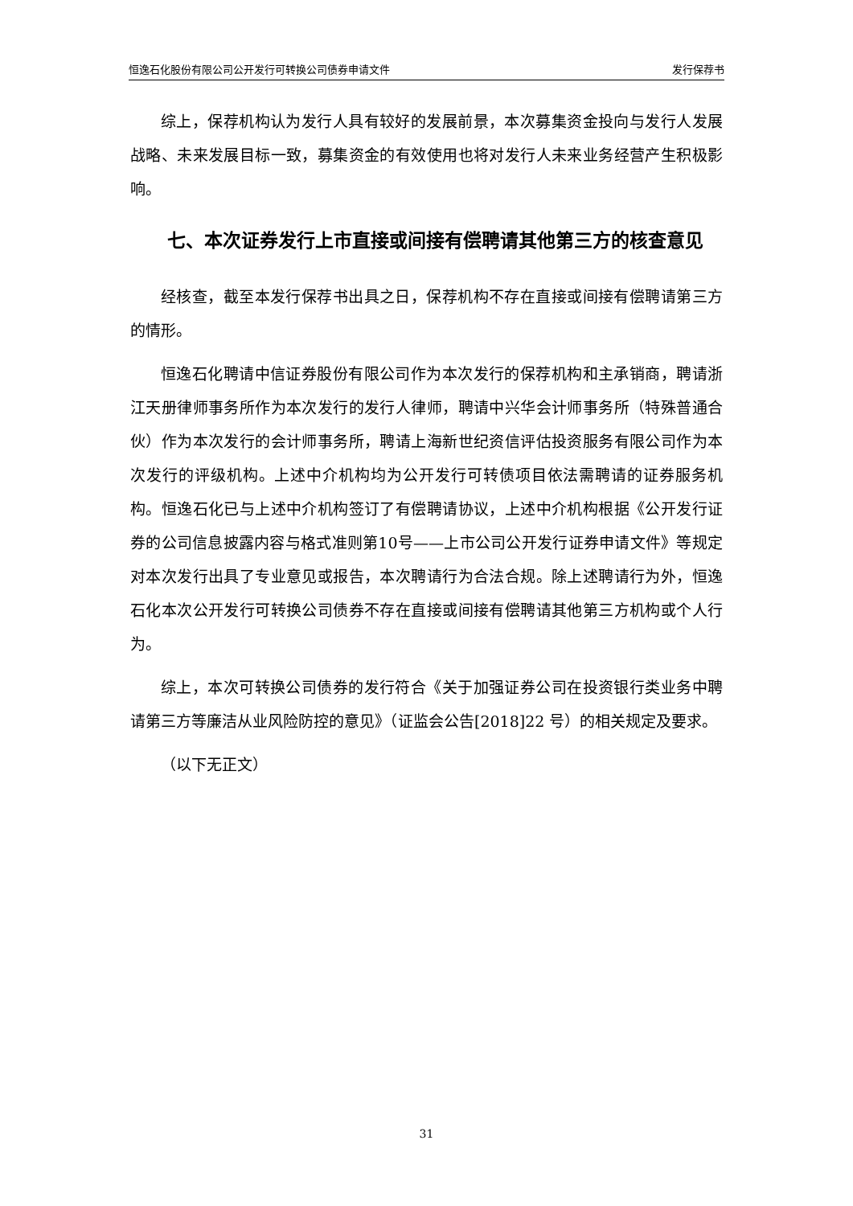恒逸石化股份有限公司公开发行可转换公司债券申请文件 发行保荐书
综上，保荐机构认为发行人具有较好的发展前景，本次募集资金投向与发行人发展战略、未来发展目标一致，募集资金的有效使用也将对发行人未来业务经营产生积极影响。
七、本次证券发行上市直接或间接有偿聘请其他第三方的核查意见
经核查，截至本发行保荐书出具之日，保荐机构不存在直接或间接有偿聘请第三方的情形。
恒逸石化聘请中信证券股份有限公司作为本次发行的保荐机构和主承销商，聘请浙江天册律师事务所作为本次发行的发行人律师，聘请中兴华会计师事务所（特殊普通合伙）作为本次发行的会计师事务所，聘请上海新世纪资信评估投资服务有限公司作为本次发行的评级机构。上述中介机构均为公开发行可转债项目依法需聘请的证券服务机构。恒逸石化已与上述中介机构签订了有偿聘请协议，上述中介机构根据《公开发行证券的公司信息披露内容与格式准则第10号——上市公司公开发行证券申请文件》等规定对本次发行出具了专业意见或报告，本次聘请行为合法合规。除上述聘请行为外，恒逸石化本次公开发行可转换公司债券不存在直接或间接有偿聘请其他第三方机构或个人行为。
综上，本次可转换公司债券的发行符合《关于加强证券公司在投资银行类业务中聘请第三方等廉洁从业风险防控的意见》（证监会公告[2018]22 号）的相关规定及要求。
（以下无正文）
31